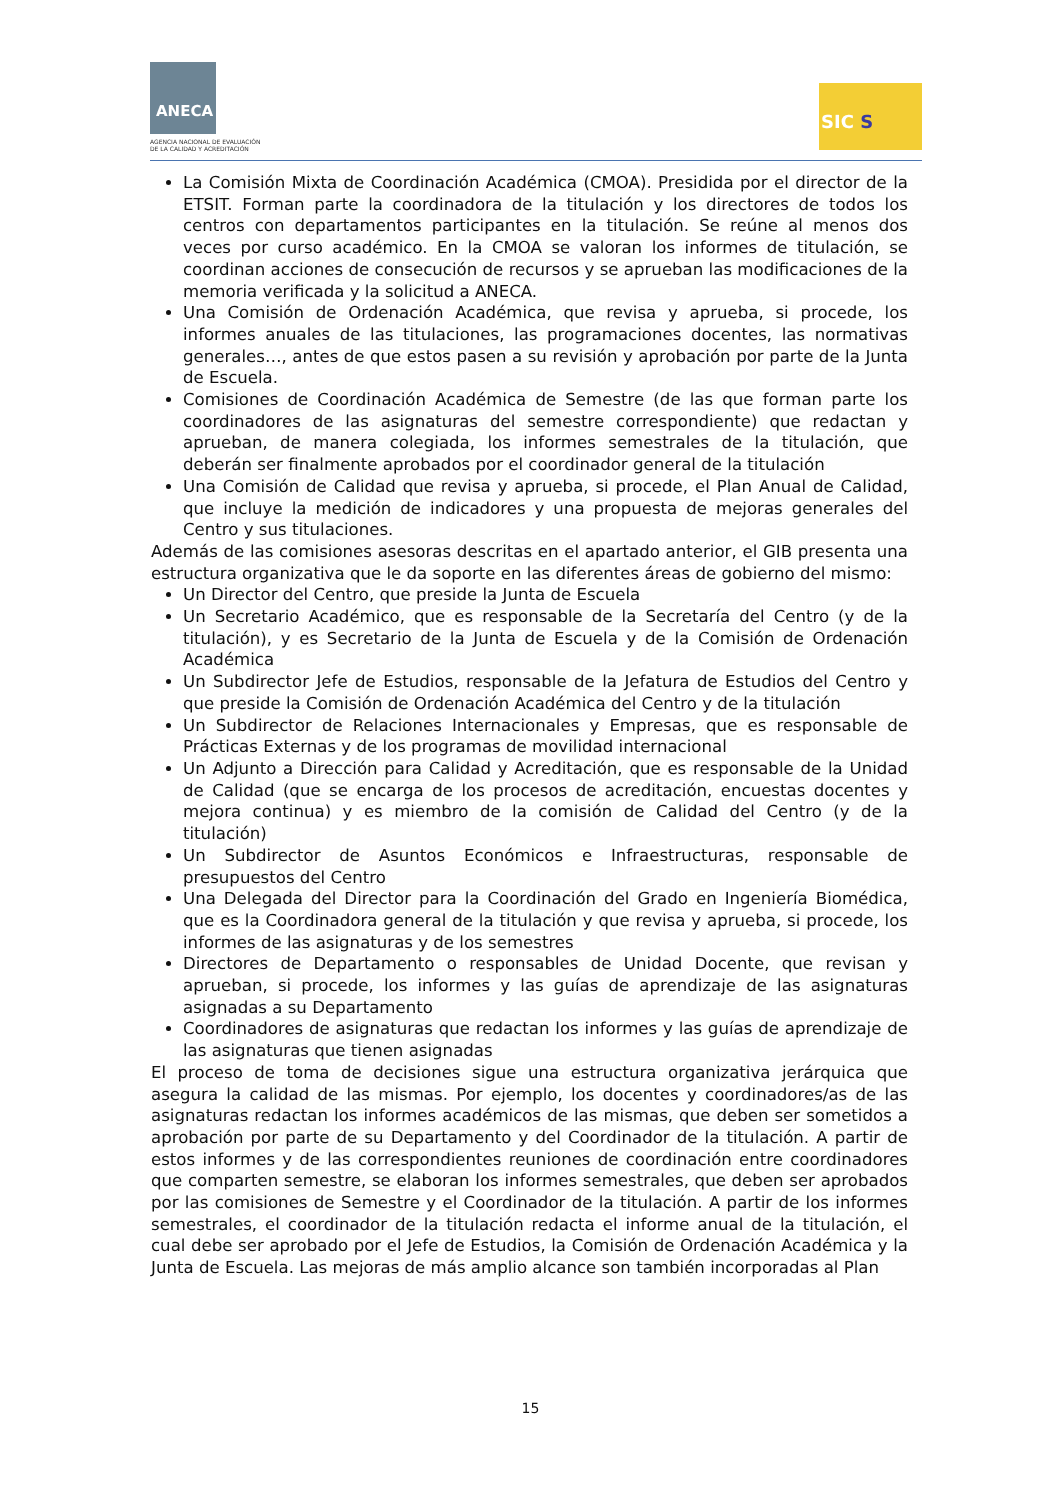ANECA
AGENCIA NACIONAL DE EVALUACIÓN
DE LA CALIDAD Y ACREDITACIÓN
SIC S
La Comisión Mixta de Coordinación Académica (CMOA). Presidida por el director de la ETSIT. Forman parte la coordinadora de la titulación y los directores de todos los centros con departamentos participantes en la titulación. Se reúne al menos dos veces por curso académico. En la CMOA se valoran los informes de titulación, se coordinan acciones de consecución de recursos y se aprueban las modificaciones de la memoria verificada y la solicitud a ANECA.
Una Comisión de Ordenación Académica, que revisa y aprueba, si procede, los informes anuales de las titulaciones, las programaciones docentes, las normativas generales…, antes de que estos pasen a su revisión y aprobación por parte de la Junta de Escuela.
Comisiones de Coordinación Académica de Semestre (de las que forman parte los coordinadores de las asignaturas del semestre correspondiente) que redactan y aprueban, de manera colegiada, los informes semestrales de la titulación, que deberán ser finalmente aprobados por el coordinador general de la titulación
Una Comisión de Calidad que revisa y aprueba, si procede, el Plan Anual de Calidad, que incluye la medición de indicadores y una propuesta de mejoras generales del Centro y sus titulaciones.
Además de las comisiones asesoras descritas en el apartado anterior, el GIB presenta una estructura organizativa que le da soporte en las diferentes áreas de gobierno del mismo:
Un Director del Centro, que preside la Junta de Escuela
Un Secretario Académico, que es responsable de la Secretaría del Centro (y de la titulación), y es Secretario de la Junta de Escuela y de la Comisión de Ordenación Académica
Un Subdirector Jefe de Estudios, responsable de la Jefatura de Estudios del Centro y que preside la Comisión de Ordenación Académica del Centro y de la titulación
Un Subdirector de Relaciones Internacionales y Empresas, que es responsable de Prácticas Externas y de los programas de movilidad internacional
Un Adjunto a Dirección para Calidad y Acreditación, que es responsable de la Unidad de Calidad (que se encarga de los procesos de acreditación, encuestas docentes y mejora continua) y es miembro de la comisión de Calidad del Centro (y de la titulación)
Un Subdirector de Asuntos Económicos e Infraestructuras, responsable de presupuestos del Centro
Una Delegada del Director para la Coordinación del Grado en Ingeniería Biomédica, que es la Coordinadora general de la titulación y que revisa y aprueba, si procede, los informes de las asignaturas y de los semestres
Directores de Departamento o responsables de Unidad Docente, que revisan y aprueban, si procede, los informes y las guías de aprendizaje de las asignaturas asignadas a su Departamento
Coordinadores de asignaturas que redactan los informes y las guías de aprendizaje de las asignaturas que tienen asignadas
El proceso de toma de decisiones sigue una estructura organizativa jerárquica que asegura la calidad de las mismas. Por ejemplo, los docentes y coordinadores/as de las asignaturas redactan los informes académicos de las mismas, que deben ser sometidos a aprobación por parte de su Departamento y del Coordinador de la titulación. A partir de estos informes y de las correspondientes reuniones de coordinación entre coordinadores que comparten semestre, se elaboran los informes semestrales, que deben ser aprobados por las comisiones de Semestre y el Coordinador de la titulación. A partir de los informes semestrales, el coordinador de la titulación redacta el informe anual de la titulación, el cual debe ser aprobado por el Jefe de Estudios, la Comisión de Ordenación Académica y la Junta de Escuela. Las mejoras de más amplio alcance son también incorporadas al Plan
15